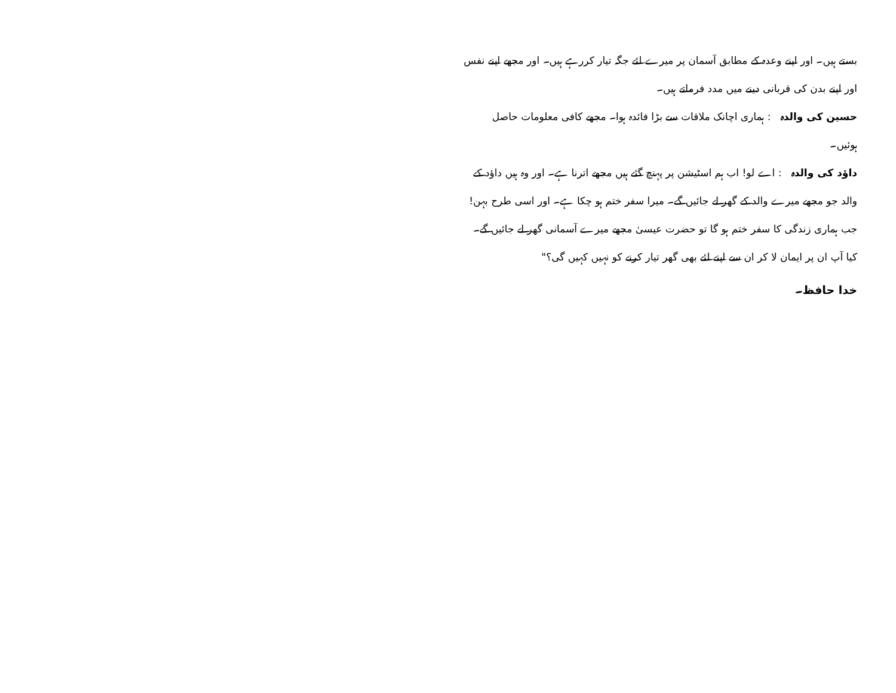بستے ہیں۔ اور اپنے وعدہ کے مطابق آسمان پر میرے لئے جگہ تیار کررہے ہیں۔ اور مجھے اپنے نفس اور اپنے بدن کی قربانی دینے میں مدد فرماتے ہیں۔
حسین کی والدہ : ہماری اچانک ملاقات سے بڑا فائدہ ہوا۔ مجھے کافی معلومات حاصل ہوئیں۔
داؤد کی والدہ : اے لو! اب ہم اسٹیشن پر پہنچ گئے ہیں مجھے اترنا ہے۔ اور وہ ہیں داؤد کے والد جو مجھے میرے والد کے گھر لے جائیں گے۔ میرا سفر ختم ہو چکا ہے۔ اور اسی طرح بہن! جب ہماری زندگی کا سفر ختم ہو گا تو حضرت عیسیٰ مجھے میرے آسمانی گھر لے جائیں گے۔ کیا آپ ان پر ایمان لا کر ان سے اپنے لئے بھی گھر تیار کرنے کو نہیں کہیں گی؟"
خدا حافظ۔